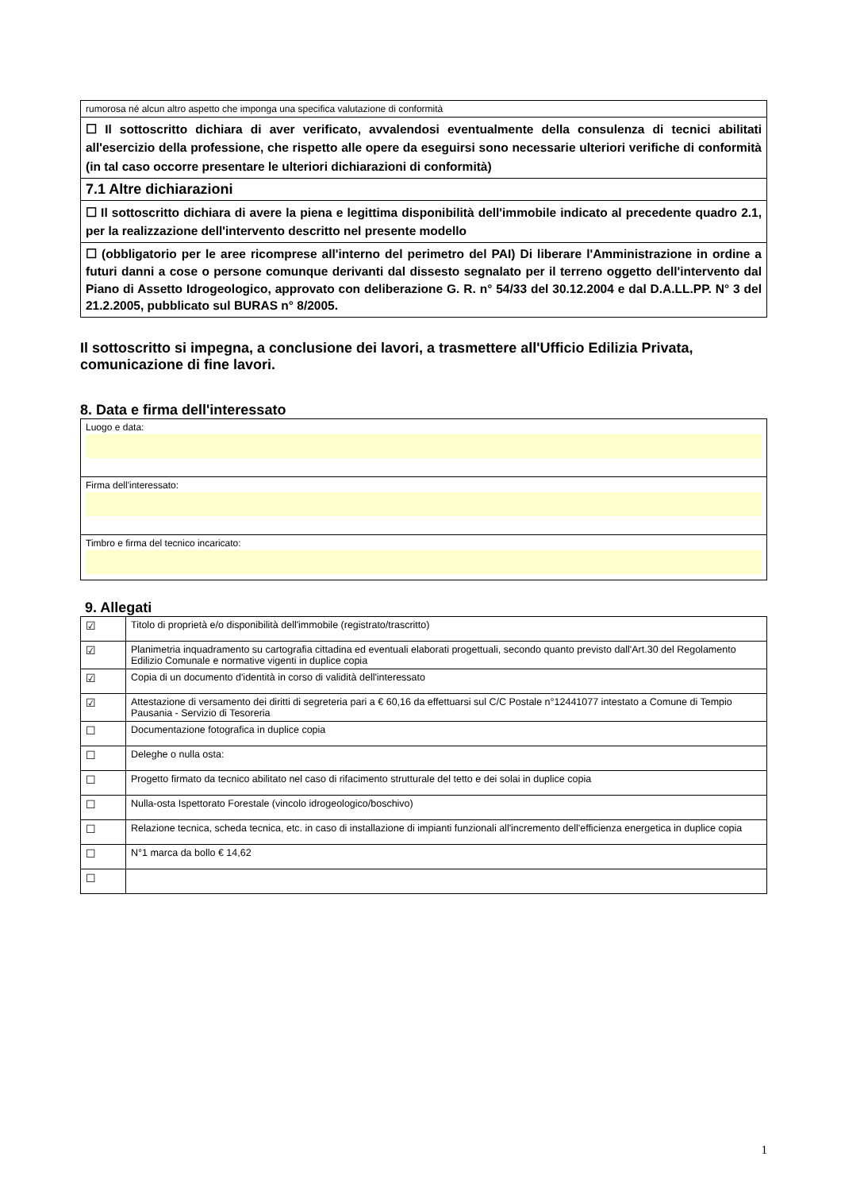| rumorosa né alcun altro aspetto che imponga una specifica valutazione di conformità |
| ☐ Il sottoscritto dichiara di aver verificato, avvalendosi eventualmente della consulenza di tecnici abilitati all'esercizio della professione, che rispetto alle opere da eseguirsi sono necessarie ulteriori verifiche di conformità (in tal caso occorre presentare le ulteriori dichiarazioni di conformità) |
| 7.1 Altre dichiarazioni |
| ☐ Il sottoscritto dichiara di avere la piena e legittima disponibilità dell'immobile indicato al precedente quadro 2.1, per la realizzazione dell'intervento descritto nel presente modello |
| ☐ (obbligatorio per le aree ricomprese all'interno del perimetro del PAI) Di liberare l'Amministrazione in ordine a futuri danni a cose o persone comunque derivanti dal dissesto segnalato per il terreno oggetto dell'intervento dal Piano di Assetto Idrogeologico, approvato con deliberazione G. R. n° 54/33 del 30.12.2004 e dal D.A.LL.PP. N° 3 del 21.2.2005, pubblicato sul BURAS n° 8/2005. |
Il sottoscritto si impegna, a conclusione dei lavori, a trasmettere all'Ufficio Edilizia Privata, comunicazione di fine lavori.
8. Data e firma dell'interessato
| Luogo e data: |
| Firma dell'interessato: |
| Timbro e firma del tecnico incaricato: |
9. Allegati
| ☑ | Titolo di proprietà e/o disponibilità dell'immobile (registrato/trascritto) |
| ☑ | Planimetria inquadramento su cartografia cittadina ed eventuali elaborati progettuali, secondo quanto previsto dall'Art.30 del Regolamento Edilizio Comunale e normative vigenti in duplice copia |
| ☑ | Copia di un documento d'identità in corso di validità dell'interessato |
| ☑ | Attestazione di versamento dei diritti di segreteria pari a € 60,16 da effettuarsi sul C/C Postale n°12441077 intestato a Comune di Tempio Pausania - Servizio di Tesoreria |
| ☐ | Documentazione fotografica in duplice copia |
| ☐ | Deleghe o nulla osta: |
| ☐ | Progetto firmato da tecnico abilitato nel caso di rifacimento strutturale del tetto e dei solai in duplice copia |
| ☐ | Nulla-osta Ispettorato Forestale (vincolo idrogeologico/boschivo) |
| ☐ | Relazione tecnica, scheda tecnica, etc. in caso di installazione di impianti funzionali all'incremento dell'efficienza energetica in duplice copia |
| ☐ | N°1 marca da bollo € 14,62 |
| ☐ | |
1